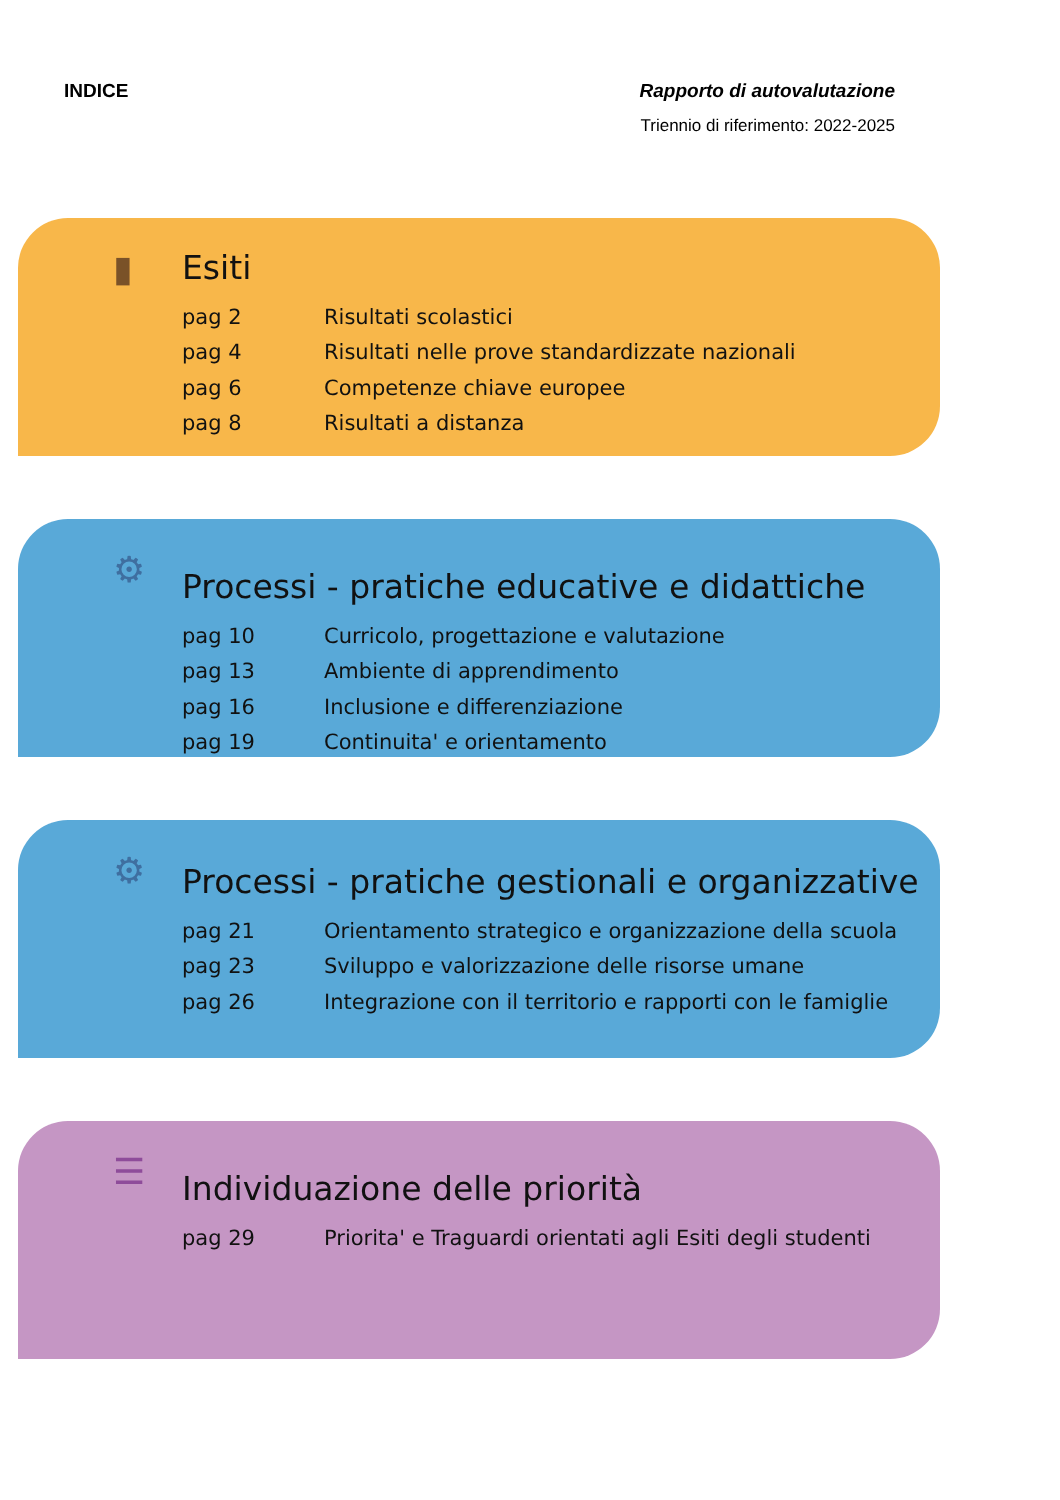INDICE Rapporto di autovalutazione
Triennio di riferimento: 2022-2025
▮
Esiti
| pag 2 | Risultati scolastici |
| pag 4 | Risultati nelle prove standardizzate nazionali |
| pag 6 | Competenze chiave europee |
| pag 8 | Risultati a distanza |
⚙
Processi - pratiche educative e didattiche
| pag 10 | Curricolo, progettazione e valutazione |
| pag 13 | Ambiente di apprendimento |
| pag 16 | Inclusione e differenziazione |
| pag 19 | Continuita' e orientamento |
⚙
Processi - pratiche gestionali e organizzative
| pag 21 | Orientamento strategico e organizzazione della scuola |
| pag 23 | Sviluppo e valorizzazione delle risorse umane |
| pag 26 | Integrazione con il territorio e rapporti con le famiglie |
☰
Individuazione delle priorità
| pag 29 | Priorita' e Traguardi orientati agli Esiti degli studenti |